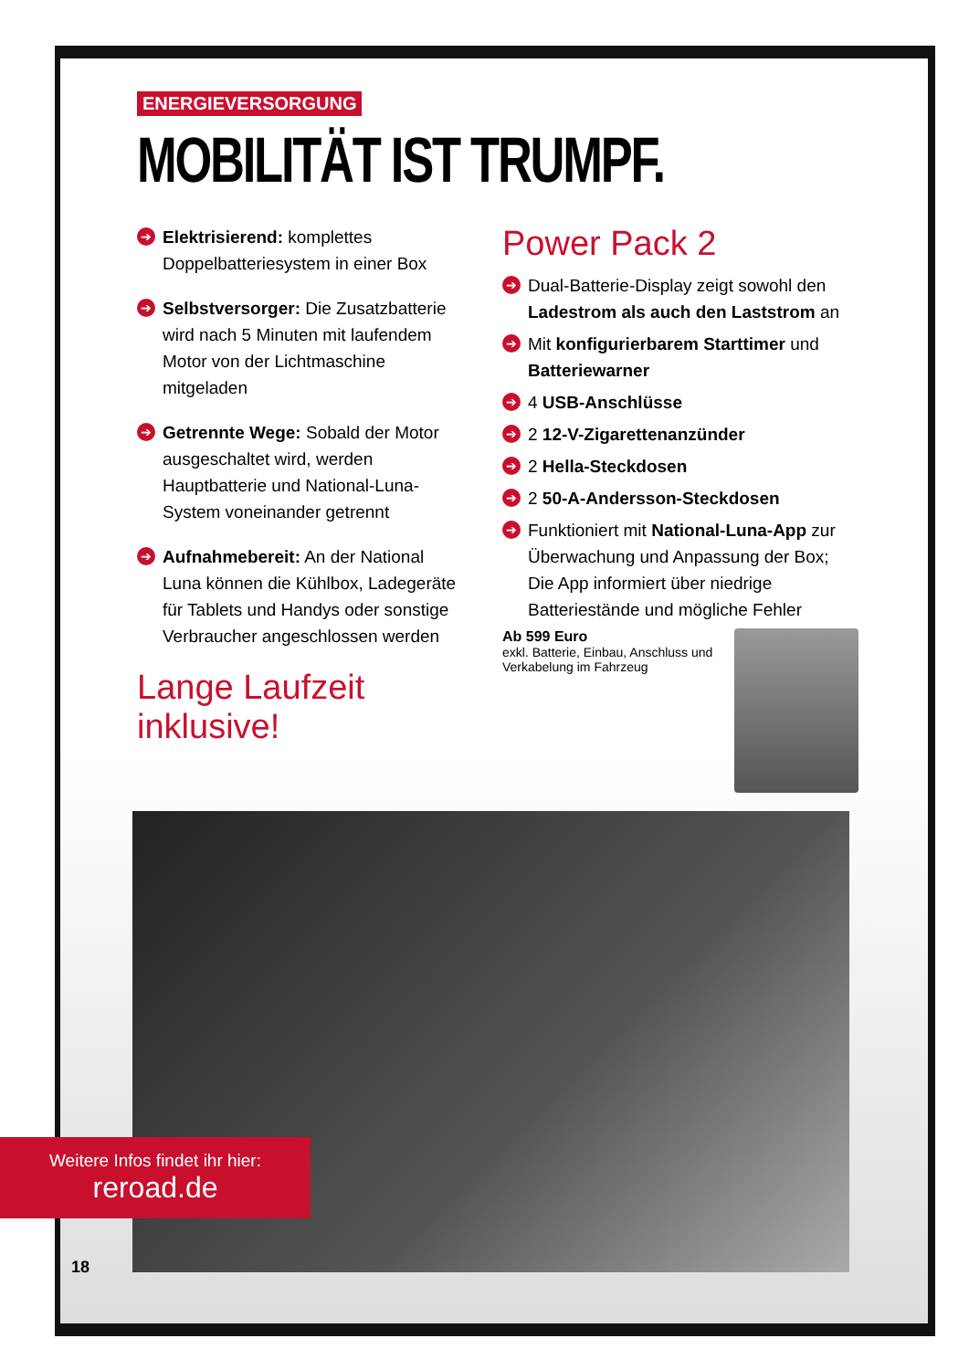ENERGIEVERSORGUNG
MOBILITÄT IST TRUMPF.
➔
Elektrisierend: komplettes Doppelbatteriesystem in einer Box
➔
Selbstversorger: Die Zusatzbatterie wird nach 5 Minuten mit laufendem Motor von der Lichtmaschine mitgeladen
➔
Getrennte Wege: Sobald der Motor ausgeschaltet wird, werden Hauptbatterie und National-Luna-System voneinander getrennt
➔
Aufnahmebereit: An der National Luna können die Kühlbox, Ladegeräte für Tablets und Handys oder sonstige Verbraucher angeschlossen werden
Lange Laufzeit inklusive!
Power Pack 2
➔
Dual-Batterie-Display zeigt sowohl den Ladestrom als auch den Laststrom an
➔
Mit konfigurierbarem Starttimer und Batteriewarner
➔
4 USB-Anschlüsse
➔
2 12-V-Zigarettenanzünder
➔
2 Hella-Steckdosen
➔
2 50-A-Andersson-Steckdosen
➔
Funktioniert mit National-Luna-App zur Überwachung und Anpassung der Box; Die App informiert über niedrige Batteriestände und mögliche Fehler
Ab 599 Euro
exkl. Batterie, Einbau, Anschluss und Verkabelung im Fahrzeug
Weitere Infos findet ihr hier:
reroad.de
18